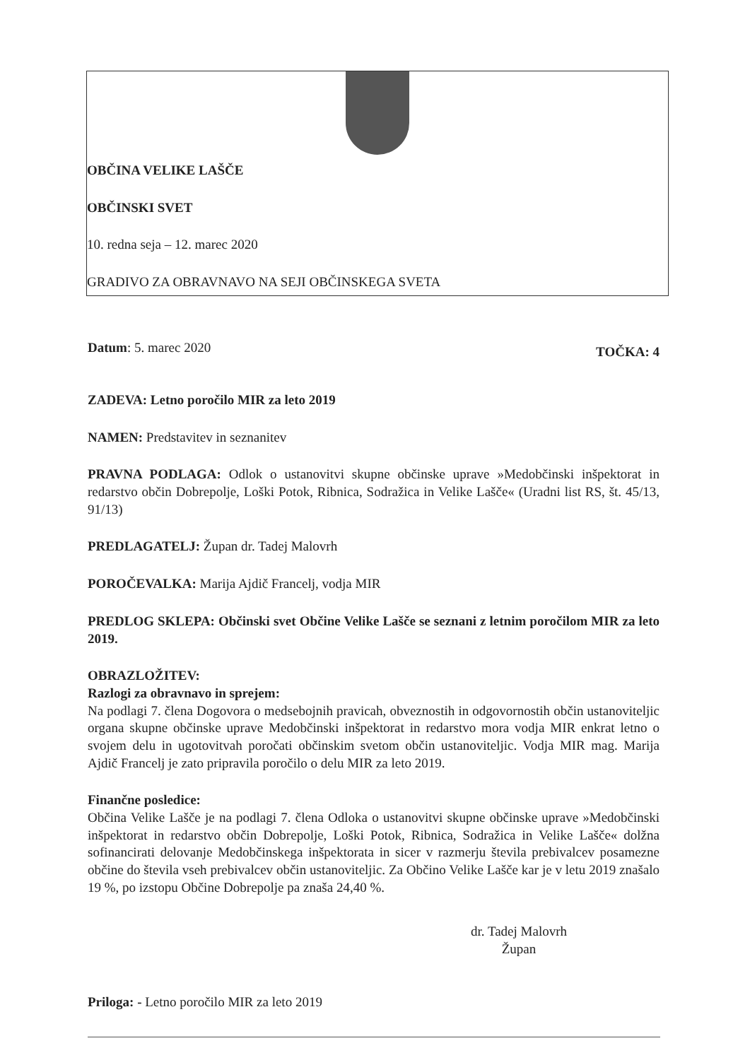OBČINA VELIKE LAŠČE
OBČINSKI SVET
10. redna seja – 12. marec 2020
GRADIVO ZA OBRAVNAVO NA SEJI OBČINSKEGA SVETA
Datum: 5. marec 2020 TOČKA: 4
ZADEVA: Letno poročilo MIR za leto 2019
NAMEN: Predstavitev in seznanitev
PRAVNA PODLAGA: Odlok o ustanovitvi skupne občinske uprave »Medobčinski inšpektorat in redarstvo občin Dobrepolje, Loški Potok, Ribnica, Sodražica in Velike Lašče« (Uradni list RS, št. 45/13, 91/13)
PREDLAGATELJ: Župan dr. Tadej Malovrh
POROČEVALKA: Marija Ajdič Francelj, vodja MIR
PREDLOG SKLEPA: Občinski svet Občine Velike Lašče se seznani z letnim poročilom MIR za leto 2019.
OBRAZLOŽITEV:
Razlogi za obravnavo in sprejem:
Na podlagi 7. člena Dogovora o medsebojnih pravicah, obveznostih in odgovornostih občin ustanoviteljic organa skupne občinske uprave Medobčinski inšpektorat in redarstvo mora vodja MIR enkrat letno o svojem delu in ugotovitvah poročati občinskim svetom občin ustanoviteljic. Vodja MIR mag. Marija Ajdič Francelj je zato pripravila poročilo o delu MIR za leto 2019.
Finančne posledice:
Občina Velike Lašče je na podlagi 7. člena Odloka o ustanovitvi skupne občinske uprave »Medobčinski inšpektorat in redarstvo občin Dobrepolje, Loški Potok, Ribnica, Sodražica in Velike Lašče« dolžna sofinancirati delovanje Medobčinskega inšpektorata in sicer v razmerju števila prebivalcev posamezne občine do števila vseh prebivalcev občin ustanoviteljic. Za Občino Velike Lašče kar je v letu 2019 znašalo 19 %, po izstopu Občine Dobrepolje pa znaša 24,40 %.
dr. Tadej Malovrh
Župan
Priloga: - Letno poročilo MIR za leto 2019